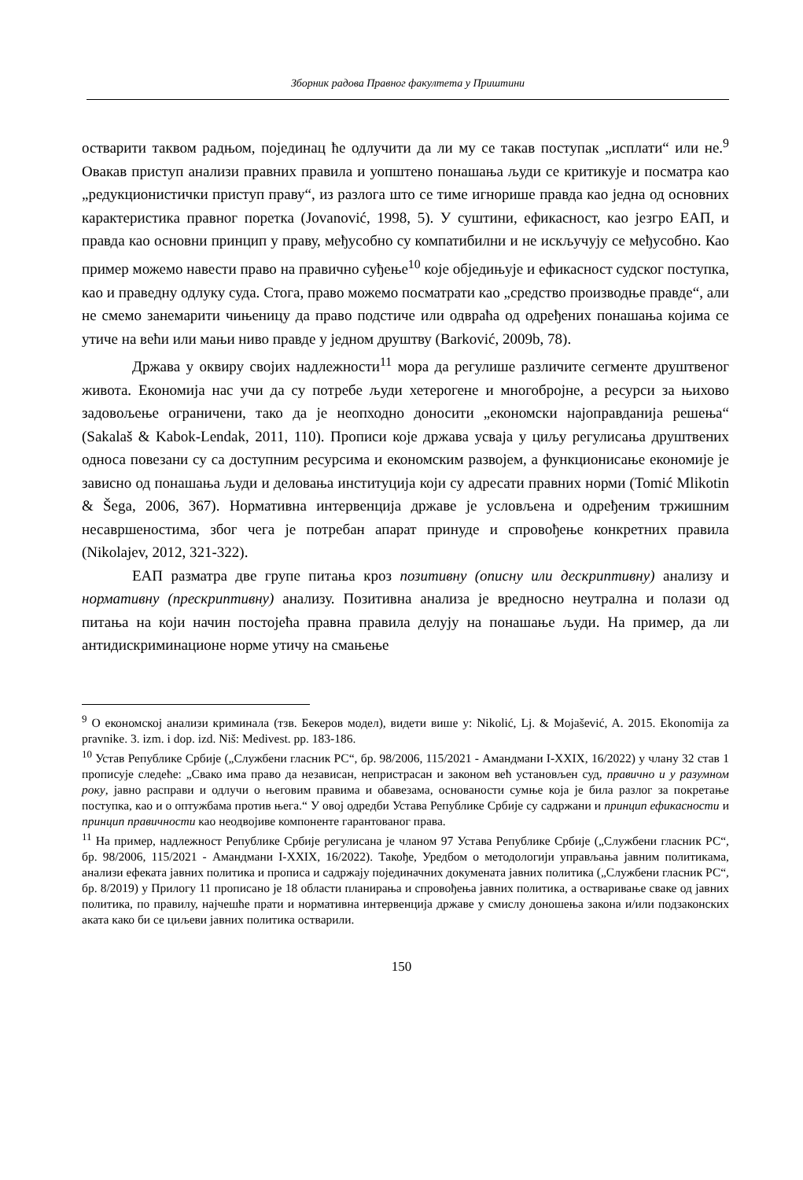Зборник радова Правног факултета у Приштини
остварити таквом радњом, појединац ће одлучити да ли му се такав поступак „исплати“ или не.<sup>9</sup> Овакав приступ анализи правних правила и уопштено понашања људи се критикује и посматра као „редукционистички приступ праву“, из разлога што се тиме игнорише правда као једна од основних карактеристика правног поретка (Jovanović, 1998, 5). У суштини, ефикасност, као језгро ЕАП, и правда као основни принцип у праву, међусобно су компатибилни и не искључују се међусобно. Као пример можемо навести право на правично суђење<sup>10</sup> које обједињује и ефикасност судског поступка, као и праведну одлуку суда. Стога, право можемо посматрати као „средство производње правде“, али не смемо занемарити чињеницу да право подстиче или одвраћа од одређених понашања којима се утиче на већи или мањи ниво правде у једном друштву (Barković, 2009b, 78).
Држава у оквиру својих надлежности<sup>11</sup> мора да регулише различите сегменте друштвеног живота. Економија нас учи да су потребе људи хетерогене и многобројне, а ресурси за њихово задовољење ограничени, тако да је неопходно доносити „економски најоправданија решења“ (Sakalaš & Kabok-Lendak, 2011, 110). Прописи које држава усваја у циљу регулисања друштвених односа повезани су са доступним ресурсима и економским развојем, а функционисање економије је зависно од понашања људи и деловања институција који су адресати правних норми (Tomić Mlikotin & Šega, 2006, 367). Нормативна интервенција државе је условљена и одређеним тржишним несавршеностима, због чега је потребан апарат принуде и спровођење конкретних правила (Nikolajev, 2012, 321-322).
ЕАП разматра две групе питања кроз позитивну (описну или дескриптивну) анализу и нормативну (прескриптивну) анализу. Позитивна анализа је вредносно неутрална и полази од питања на који начин постојећа правна правила делују на понашање људи. На пример, да ли антидискриминационе норме утичу на смањење
<sup>9</sup> О економској анализи криминала (тзв. Бекеров модел), видети више у: Nikolić, Lj. & Mojašević, A. 2015. Ekonomija za pravnike. 3. izm. i dop. izd. Niš: Medivest. pp. 183-186.
<sup>10</sup> Устав Републике Србије („Службени гласник РС“, бр. 98/2006, 115/2021 - Амандмани I-XXIX, 16/2022) у члану 32 став 1 прописује следеће: „Свако има право да независан, непристрасан и законом већ установљен суд, правично и у разумном року, јавно расправи и одлучи о његовим правима и обавезама, основаности сумње која је била разлог за покретање поступка, као и о оптужбама против њега.“ У овој одредби Устава Републике Србије су садржани и принцип ефикасности и принцип правичности као неодвојиве компоненте гарантованог права.
<sup>11</sup> На пример, надлежност Републике Србије регулисана је чланом 97 Устава Републике Србије („Службени гласник РС“, бр. 98/2006, 115/2021 - Амандмани I-XXIX, 16/2022). Такође, Уредбом о методологији управљања јавним политикама, анализи ефеката јавних политика и прописа и садржају појединачних докумената јавних политика („Службени гласник РС“, бр. 8/2019) у Прилогу 11 прописано је 18 области планирања и спровођења јавних политика, а остваривање сваке од јавних политика, по правилу, најчешће прати и нормативна интервенција државе у смислу доношења закона и/или подзаконских аката како би се циљеви јавних политика остварили.
150